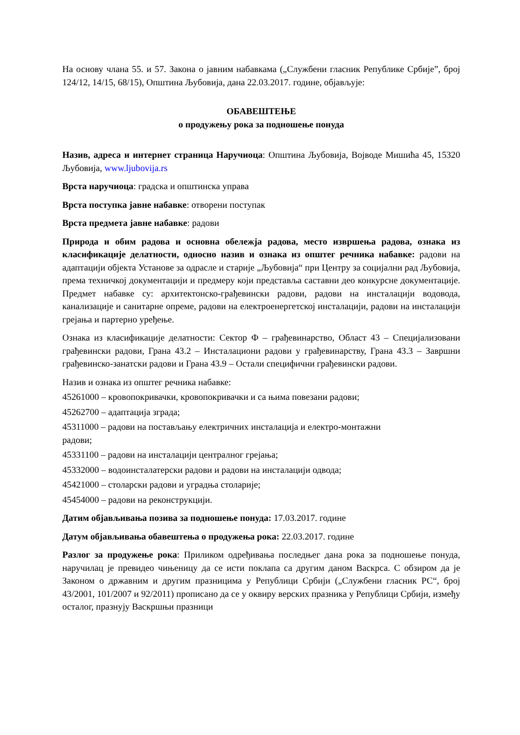На основу члана 55. и 57. Закона о јавним набавкама („Службени гласник Републике Србије”, број 124/12, 14/15, 68/15), Општина Љубовија, дана 22.03.2017. године, објављује:
ОБАВЕШТЕЊЕ
о продужењу рока за подношење понуда
Назив, адреса и интернет страница Наручиоца: Општина Љубовија, Војводе Мишића 45, 15320 Љубовија, www.ljubovija.rs
Врста наручиоца: градска и општинска управа
Врста поступка јавне набавке: отворени поступак
Врста предмета јавне набавке: радови
Природа и обим радова и основна обележја радова, место извршења радова, ознака из класификације делатности, односно назив и ознака из општег речника набавке: радови на адаптацији објекта Установе за одрасле и старије „Љубовија“ при Центру за социјални рад Љубовија, према техничкој документацији и предмеру који представља саставни део конкурсне документације. Предмет набавке су: архитектонско-грађевински радови, радови на инсталацији водовода, канализације и санитарне опреме, радови на електроенергетској инсталацији, радови на инсталацији грејања и партерно уређење.
Ознака из класификације делатности: Сектор Ф – грађевинарство, Област 43 – Специјализовани грађевински радови, Грана 43.2 – Инсталациони радови у грађевинарству, Грана 43.3 – Завршни грађевинско-занатски радови и Грана 43.9 – Остали специфични грађевински радови.
Назив и ознака из општег речника набавке:
45261000 – кровопокривачки, кровопокривачки и са њима повезани радови;
45262700 – адаптација зграда;
45311000 – радови на постављању електричних инсталација и електро-монтажни
радови;
45331100 – радови на инсталацији централног грејања;
45332000 – водоинсталатерски радови и радови на инсталацији одвода;
45421000 – столарски радови и уградња столарије;
45454000 – радови на реконструкцији.
Датим објављивања позива за подношење понуда: 17.03.2017. године
Датум објављивања обавештења о продужења рока: 22.03.2017. године
Разлог за продужење рока: Приликом одређивања последњег дана рока за подношење понуда, наручилац је превидео чињеницу да се исти поклапа са другим даном Васкрса. С обзиром да је Законом о државним и другим празницима у Републици Србији („Службени гласник РС“, број 43/2001, 101/2007 и 92/2011) прописано да се у оквиру верских празника у Републици Србији, између осталог, празнују Васкршњи празници